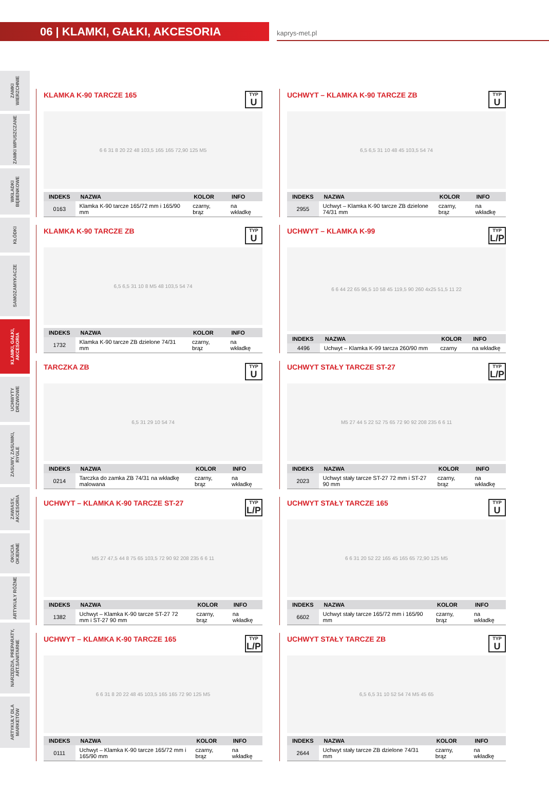06 | KLAMKI, GAŁKI, AKCESORIA
kaprys-met.pl
ZAMKI WIERZCHNIE
ZAMKI WPUSZCZANE
WKŁADKI BĘBENKOWE
KŁÓDKI
SAMOZAMYKACZE
KLAMKI, GAŁKI, AKCESORIA
UCHWYTY DRZWIOWE
ZASUWY, ZASUWKI, RYGLE
ZAWIASY, AKCESORIA
OKUCIA OKIENNE
ARTYKUŁY RÓŻNE
NARZĘDZIA, PREPARATY, ART.SANITARNE
ARTYKUŁY DLA MARKETÓW
KLAMKA K-90 TARCZE 165 TYP
U
6 6 31 8 20 22 48 103,5 165 165 72,90 125 M5
| INDEKS | NAZWA | KOLOR | INFO |
| --- | --- | --- | --- |
| 0163 | Klamka K-90 tarcze 165/72 mm i 165/90 mm | czarny, brąz | na wkładkę |
UCHWYT – KLAMKA K-90 TARCZE ZB TYP
U
6,5 6,5 31 10 48 45 103,5 54 74
| INDEKS | NAZWA | KOLOR | INFO |
| --- | --- | --- | --- |
| 2955 | Uchwyt – Klamka K-90 tarcze ZB dzielone 74/31 mm | czarny, brąz | na wkładkę |
KLAMKA K-90 TARCZE ZB TYP
U
6,5 6,5 31 10 8 M5 48 103,5 54 74
| INDEKS | NAZWA | KOLOR | INFO |
| --- | --- | --- | --- |
| 1732 | Klamka K-90 tarcze ZB dzielone 74/31 mm | czarny, brąz | na wkładkę |
UCHWYT – KLAMKA K-99 TYP
L/P
6 6 44 22 65 96,5 10 58 45 119,5 90 260 4x25 51,5 11 22
| INDEKS | NAZWA | KOLOR | INFO |
| --- | --- | --- | --- |
| 4496 | Uchwyt – Klamka K-99 tarcza 260/90 mm | czarny | na wkładkę |
TARCZKA ZB TYP
U
6,5 31 29 10 54 74
| INDEKS | NAZWA | KOLOR | INFO |
| --- | --- | --- | --- |
| 0214 | Tarczka do zamka ZB 74/31 na wkładkę malowana | czarny, brąz | na wkładkę |
UCHWYT STAŁY TARCZE ST-27 TYP
L/P
M5 27 44 5 22 52 75 65 72 90 92 208 235 6 6 11
| INDEKS | NAZWA | KOLOR | INFO |
| --- | --- | --- | --- |
| 2023 | Uchwyt stały tarcze ST-27 72 mm i ST-27 90 mm | czarny, brąz | na wkładkę |
UCHWYT – KLAMKA K-90 TARCZE ST-27 TYP
L/P
M5 27 47,5 44 8 75 65 103,5 72 90 92 208 235 6 6 11
| INDEKS | NAZWA | KOLOR | INFO |
| --- | --- | --- | --- |
| 1382 | Uchwyt – Klamka K-90 tarcze ST-27 72 mm i ST-27 90 mm | czarny, brąz | na wkładkę |
UCHWYT STAŁY TARCZE 165 TYP
U
6 6 31 20 52 22 165 45 165 65 72,90 125 M5
| INDEKS | NAZWA | KOLOR | INFO |
| --- | --- | --- | --- |
| 6602 | Uchwyt stały tarcze 165/72 mm i 165/90 mm | czarny, brąz | na wkładkę |
UCHWYT – KLAMKA K-90 TARCZE 165 TYP
L/P
6 6 31 8 20 22 48 45 103,5 165 165 72 90 125 M5
| INDEKS | NAZWA | KOLOR | INFO |
| --- | --- | --- | --- |
| 0111 | Uchwyt – Klamka K-90 tarcze 165/72 mm i 165/90 mm | czarny, brąz | na wkładkę |
UCHWYT STAŁY TARCZE ZB TYP
U
6,5 6,5 31 10 52 54 74 M5 45 65
| INDEKS | NAZWA | KOLOR | INFO |
| --- | --- | --- | --- |
| 2644 | Uchwyt stały tarcze ZB dzielone 74/31 mm | czarny, brąz | na wkładkę |